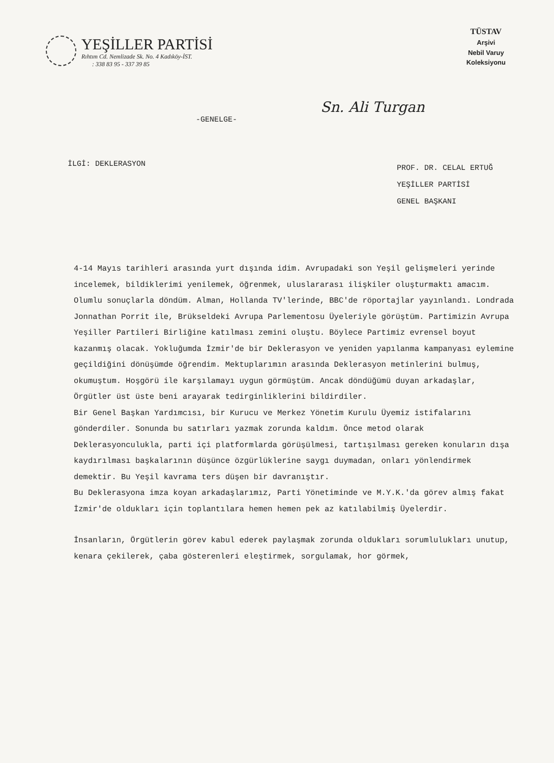YEŞİLLER PARTİSİ
Rıhtım Cd. Nemlizade Sk. No. 4 Kadıköy-İST.
: 338 83 95 - 337 39 85
TÜSTAV
Arşivi
Nebil Varuy
Koleksiyonu
Sn. Ali Turgan
-GENELGE-
İLGİ: DEKLERASYON
PROF. DR. CELAL ERTUĞ
YEŞİLLER PARTİSİ
GENEL BAŞKANI
4-14 Mayıs tarihleri arasında yurt dışında idim. Avrupadaki son Yeşil gelişmeleri yerinde incelemek, bildiklerimi yenilemek, öğrenmek, uluslararası ilişkiler oluşturmaktı amacım.
Olumlu sonuçlarla döndüm. Alman, Hollanda TV'lerinde, BBC'de röportajlar yayınlandı. Londrada Jonnathan Porrit ile, Brükseldeki Avrupa Parlementosu Üyeleriyle görüştüm. Partimizin Avrupa Yeşiller Partileri Birliğine katılması zemini oluştu. Böylece Partimiz evrensel boyut kazanmış olacak. Yokluğumda İzmir'de bir Deklerasyon ve yeniden yapılanma kampanyası eylemine geçildiğini dönüşümde öğrendim. Mektuplarımın arasında Deklerasyon metinlerini bulmuş, okumuştum. Hoşgörü ile karşılamayı uygun görmüştüm. Ancak döndüğümü duyan arkadaşlar, Örgütler üst üste beni arayarak tedirginliklerini bildirdiler.
Bir Genel Başkan Yardımcısı, bir Kurucu ve Merkez Yönetim Kurulu Üyemiz istifalarını gönderdiler. Sonunda bu satırları yazmak zorunda kaldım. Önce metod olarak Deklerasyonculukla, parti içi platformlarda görüşülmesi, tartışılması gereken konuların dışa kaydırılması başkalarının düşünce özgürlüklerine saygı duymadan, onları yönlendirmek demektir. Bu Yeşil kavrama ters düşen bir davranıştır.
Bu Deklerasyona imza koyan arkadaşlarımız, Parti Yönetiminde ve M.Y.K.'da görev almış fakat İzmir'de oldukları için toplantılara hemen hemen pek az katılabilmiş Üyelerdir.
İnsanların, Örgütlerin görev kabul ederek paylaşmak zorunda oldukları sorumlulukları unutup, kenara çekilerek, çaba gösterenleri eleştirmek, sorgulamak, hor görmek,